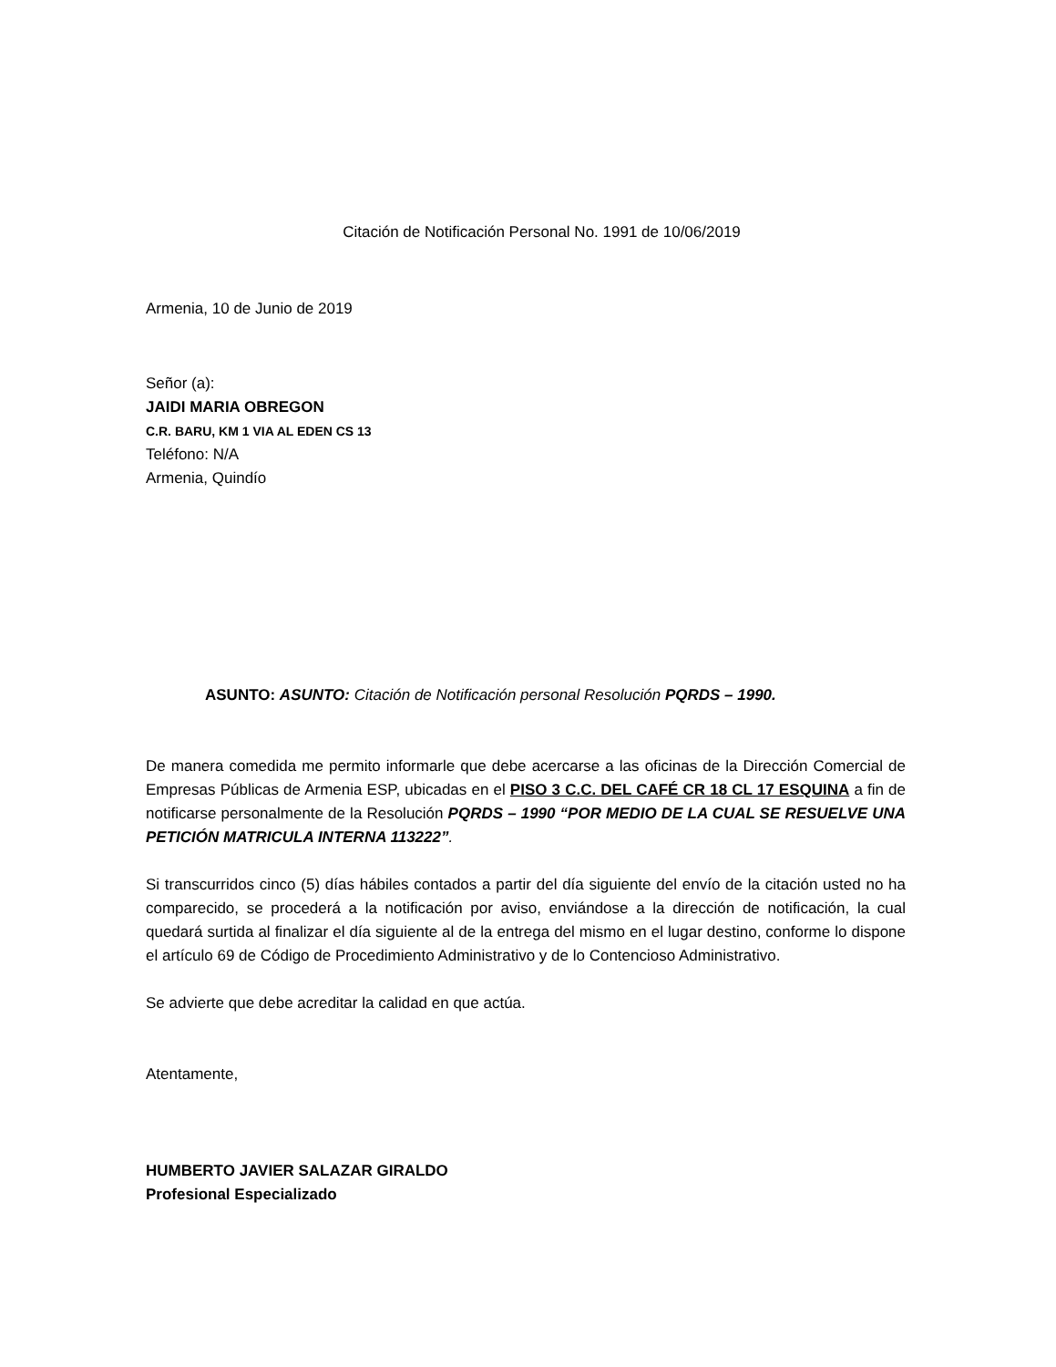Citación de Notificación Personal No. 1991 de 10/06/2019
Armenia, 10 de Junio de 2019
Señor (a):
JAIDI MARIA OBREGON
C.R. BARU, KM 1 VIA AL EDEN CS 13
Teléfono: N/A
Armenia, Quindío
ASUNTO: ASUNTO: Citación de Notificación personal Resolución PQRDS – 1990.
De manera comedida me permito informarle que debe acercarse a las oficinas de la Dirección Comercial de Empresas Públicas de Armenia ESP, ubicadas en el PISO 3 C.C. DEL CAFÉ CR 18 CL 17 ESQUINA a fin de notificarse personalmente de la Resolución PQRDS – 1990 “POR MEDIO DE LA CUAL SE RESUELVE UNA PETICIÓN MATRICULA INTERNA 113222”.
Si transcurridos cinco (5) días hábiles contados a partir del día siguiente del envío de la citación usted no ha comparecido, se procederá a la notificación por aviso, enviándose a la dirección de notificación, la cual quedará surtida al finalizar el día siguiente al de la entrega del mismo en el lugar destino, conforme lo dispone el artículo 69 de Código de Procedimiento Administrativo y de lo Contencioso Administrativo.
Se advierte que debe acreditar la calidad en que actúa.
Atentamente,
HUMBERTO JAVIER SALAZAR GIRALDO
Profesional Especializado